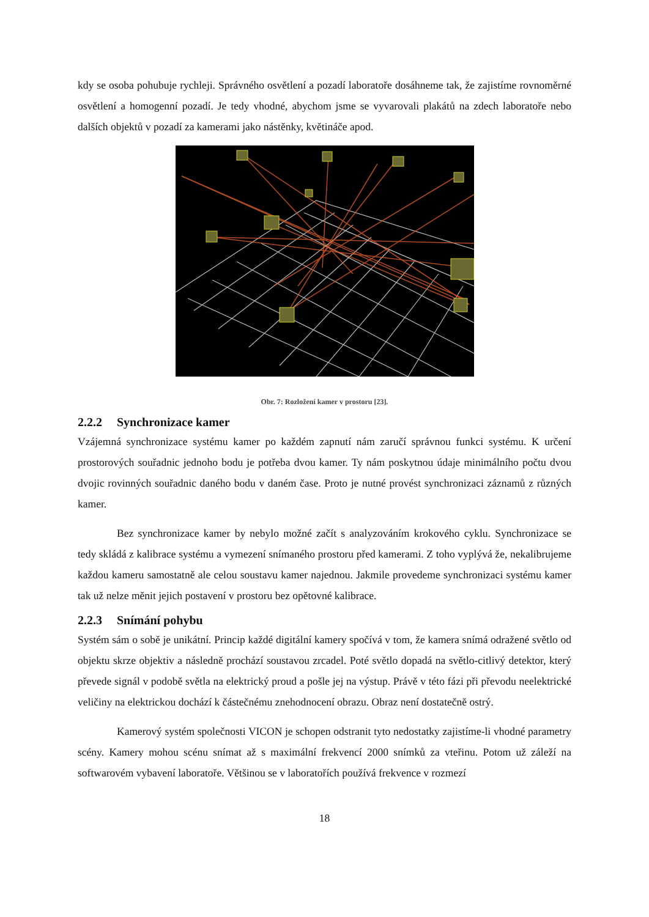kdy se osoba pohubuje rychleji. Správného osvětlení a pozadí laboratoře dosáhneme tak, že zajistíme rovnoměrné osvětlení a homogenní pozadí. Je tedy vhodné, abychom jsme se vyvarovali plakátů na zdech laboratoře nebo dalších objektů v pozadí za kamerami jako nástěnky, květináče apod.
Obr. 7: Rozložení kamer v prostoru [23].
2.2.2 Synchronizace kamer
Vzájemná synchronizace systému kamer po každém zapnutí nám zaručí správnou funkci systému. K určení prostorových souřadnic jednoho bodu je potřeba dvou kamer. Ty nám poskytnou údaje minimálního počtu dvou dvojic rovinných souřadnic daného bodu v daném čase. Proto je nutné provést synchronizaci záznamů z různých kamer.
Bez synchronizace kamer by nebylo možné začít s analyzováním krokového cyklu. Synchronizace se tedy skládá z kalibrace systému a vymezení snímaného prostoru před kamerami. Z toho vyplývá že, nekalibrujeme každou kameru samostatně ale celou soustavu kamer najednou. Jakmile provedeme synchronizaci systému kamer tak už nelze měnit jejich postavení v prostoru bez opětovné kalibrace.
2.2.3 Snímání pohybu
Systém sám o sobě je unikátní. Princip každé digitální kamery spočívá v tom, že kamera snímá odražené světlo od objektu skrze objektiv a následně prochází soustavou zrcadel. Poté světlo dopadá na světlo-citlivý detektor, který převede signál v podobě světla na elektrický proud a pošle jej na výstup. Právě v této fázi při převodu neelektrické veličiny na elektrickou dochází k částečnému znehodnocení obrazu. Obraz není dostatečně ostrý.
Kamerový systém společnosti VICON je schopen odstranit tyto nedostatky zajistíme-li vhodné parametry scény. Kamery mohou scénu snímat až s maximální frekvencí 2000 snímků za vteřinu. Potom už záleží na softwarovém vybavení laboratoře. Většinou se v laboratořích používá frekvence v rozmezí
18